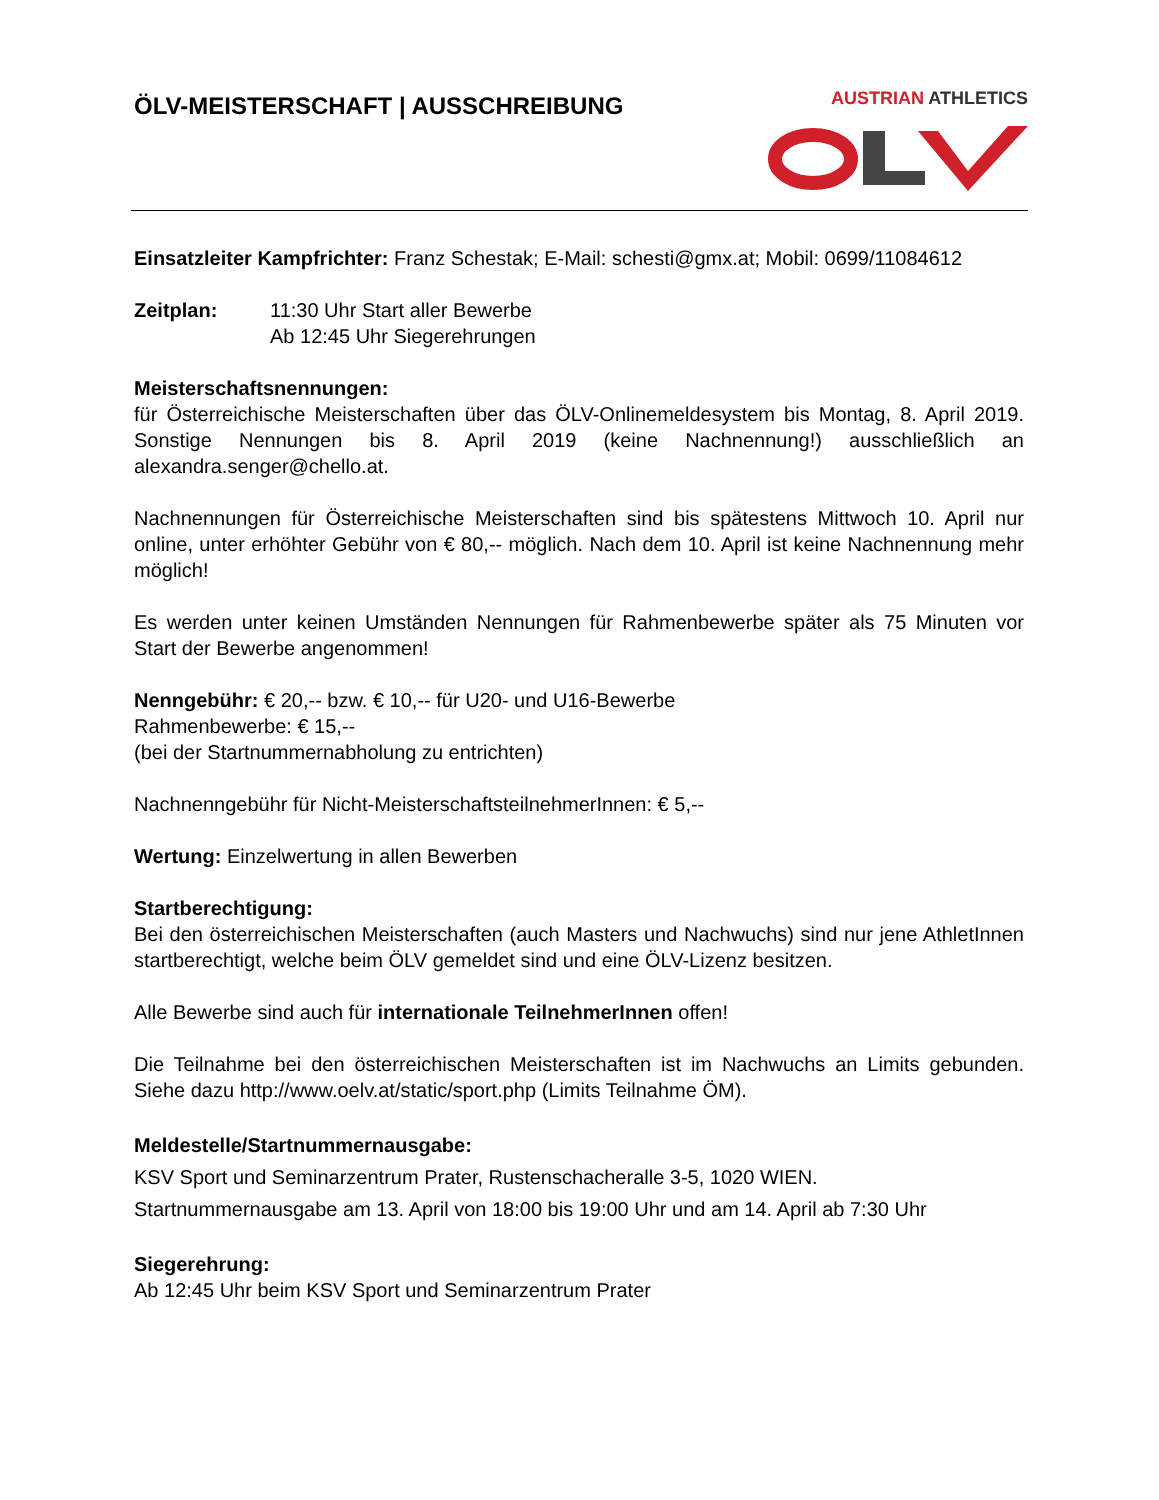ÖLV-MEISTERSCHAFT | AUSSCHREIBUNG
AUSTRIAN ATHLETICS
Einsatzleiter Kampfrichter: Franz Schestak; E-Mail: schesti@gmx.at; Mobil: 0699/11084612
Zeitplan: 11:30 Uhr Start aller Bewerbe
Ab 12:45 Uhr Siegerehrungen
Meisterschaftsnennungen:
für Österreichische Meisterschaften über das ÖLV-Onlinemeldesystem bis Montag, 8. April 2019. Sonstige Nennungen bis 8. April 2019 (keine Nachnennung!) ausschließlich an alexandra.senger@chello.at.
Nachnennungen für Österreichische Meisterschaften sind bis spätestens Mittwoch 10. April nur online, unter erhöhter Gebühr von € 80,-- möglich. Nach dem 10. April ist keine Nachnennung mehr möglich!
Es werden unter keinen Umständen Nennungen für Rahmenbewerbe später als 75 Minuten vor Start der Bewerbe angenommen!
Nenngebühr: € 20,-- bzw. € 10,-- für U20- und U16-Bewerbe
Rahmenbewerbe: € 15,--
(bei der Startnummernabholung zu entrichten)
Nachnenngebühr für Nicht-MeisterschaftsteilnehmerInnen: € 5,--
Wertung: Einzelwertung in allen Bewerben
Startberechtigung:
Bei den österreichischen Meisterschaften (auch Masters und Nachwuchs) sind nur jene AthletInnen startberechtigt, welche beim ÖLV gemeldet sind und eine ÖLV-Lizenz besitzen.
Alle Bewerbe sind auch für internationale TeilnehmerInnen offen!
Die Teilnahme bei den österreichischen Meisterschaften ist im Nachwuchs an Limits gebunden. Siehe dazu http://www.oelv.at/static/sport.php (Limits Teilnahme ÖM).
Meldestelle/Startnummernausgabe:
KSV Sport und Seminarzentrum Prater, Rustenschacheralle 3-5, 1020 WIEN.
Startnummernausgabe am 13. April von 18:00 bis 19:00 Uhr und am 14. April ab 7:30 Uhr
Siegerehrung:
Ab 12:45 Uhr beim KSV Sport und Seminarzentrum Prater